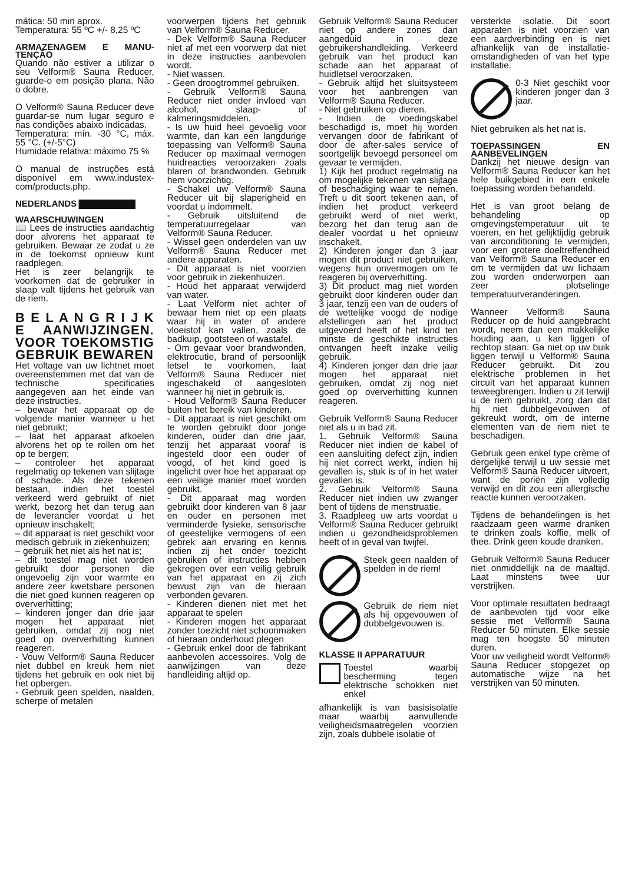mática: 50 min aprox.
Temperatura: 55 ºC +/- 8,25 ºC
ARMAZENAGEM E MANU-TENÇÃO
Quando não estiver a utilizar o seu Velform® Sauna Reducer, guarde-o em posição plana. Não o dobre.
O Velform® Sauna Reducer deve guardar-se num lugar seguro e nas condições abaixo indicadas.
Temperatura: mín. -30 °C, máx. 55 °C. (+/-5°C)
Humidade relativa: máximo 75 %
O manual de instruções está disponível em www.industex-com/products.php.
NEDERLANDS ▇▇▇▇▇▇▇▇
WAARSCHUWINGEN
📖 Lees de instructies aandachtig door alvorens het apparaat te gebruiken. Bewaar ze zodat u ze in de toekomst opnieuw kunt raadplegen.
Het is zeer belangrijk te voorkomen dat de gebruiker in slaap valt tijdens het gebruik van de riem.
B E L A N G R I J K E AANWIJZINGEN. VOOR TOEKOMSTIG GEBRUIK BEWAREN
Het voltage van uw lichtnet moet overeenstemmen met dat van de technische specificaties aangegeven aan het einde van deze instructies.
– bewaar het apparaat op de volgende manier wanneer u het niet gebruikt;
– laat het apparaat afkoelen alvorens het op te rollen om het op te bergen;
– controleer het apparaat regelmatig op tekenen van slijtage of schade. Als deze tekenen bestaan, indien het toestel verkeerd werd gebruikt of niet werkt, bezorg het dan terug aan de leverancier voordat u het opnieuw inschakelt;
– dit apparaat is niet geschikt voor medisch gebruik in ziekenhuizen;
– gebruik het niet als het nat is;
– dit toestel mag niet worden gebruikt door personen die ongevoelig zijn voor warmte en andere zeer kwetsbare personen die niet goed kunnen reageren op oververhitting;
– kinderen jonger dan drie jaar mogen het apparaat niet gebruiken, omdat zij nog niet goed op oververhitting kunnen reageren.
- Vouw Velform® Sauna Reducer niet dubbel en kreuk hem niet tijdens het gebruik en ook niet bij het opbergen.
- Gebruik geen spelden, naalden, scherpe of metalen
voorwerpen tijdens het gebruik van Velform® Sauna Reducer.
- Dek Velform® Sauna Reducer niet af met een voorwerp dat niet in deze instructies aanbevolen wordt.
- Niet wassen.
- Geen droogtrommel gebruiken.
- Gebruik Velform® Sauna Reducer niet onder invloed van alcohol, slaap- of kalmeringsmiddelen.
- Is uw huid heel gevoelig voor warmte, dan kan een langdurige toepassing van Velform® Sauna Reducer op maximaal vermogen huidreacties veroorzaken zoals blaren of brandwonden. Gebruik hem voorzichtig.
- Schakel uw Velform® Sauna Reducer uit bij slaperigheid en voordat u indommelt.
- Gebruik uitsluitend de temperatuurregelaar van Velform® Sauna Reducer.
- Wissel geen onderdelen van uw Velform® Sauna Reducer met andere apparaten.
- Dit apparaat is niet voorzien voor gebruik in ziekenhuizen.
- Houd het apparaat verwijderd van water.
- Laat Velform niet achter of bewaar hem niet op een plaats waar hij in water of andere vloeistof kan vallen, zoals de badkuip, gootsteen of wastafel.
- Om gevaar voor brandwonden, elektrocutie, brand of persoonlijk letsel te voorkomen, laat Velform® Sauna Reducer niet ingeschakeld of aangesloten wanneer hij niet in gebruik is.
- Houd Velform® Sauna Reducer buiten het bereik van kinderen.
- Dit apparaat is niet geschikt om te worden gebruikt door jonge kinderen, ouder dan drie jaar, tenzij het apparaat vooraf is ingesteld door een ouder of voogd, of het kind goed is ingelicht over hoe het apparaat op een veilige manier moet worden gebruikt.
- Dit apparaat mag worden gebruikt door kinderen van 8 jaar en ouder en personen met verminderde fysieke, sensorische of geestelijke vermogens of een gebrek aan ervaring en kennis indien zij het onder toezicht gebruiken of instructies hebben gekregen over een veilig gebruik van het apparaat en zij zich bewust zijn van de hieraan verbonden gevaren.
- Kinderen dienen niet met het apparaat te spelen
- Kinderen mogen het apparaat zonder toezicht niet schoonmaken of hieraan onderhoud plegen
- Gebruik enkel door de fabrikant aanbevolen accessoires. Volg de aanwijzingen van deze handleiding altijd op.
Gebruik Velform® Sauna Reducer niet op andere zones dan aangeduid in deze gebruikershandleiding. Verkeerd gebruik van het product kan schade aan het apparaat of huidletsel veroorzaken.
- Gebruik altijd het sluitsysteem voor het aanbrengen van Velform® Sauna Reducer.
- Niet gebruiken op dieren.
- Indien de voedingskabel beschadigd is, moet hij worden vervangen door de fabrikant of door de after-sales service of soortgelijk bevoegd personeel om gevaar te vermijden.
1) Kijk het product regelmatig na om mogelijke tekenen van slijtage of beschadiging waar te nemen. Treft u dit soort tekenen aan, of indien het product verkeerd gebruikt werd of niet werkt, bezorg het dan terug aan de dealer voordat u het opnieuw inschakelt.
2) Kinderen jonger dan 3 jaar mogen dit product niet gebruiken, wegens hun onvermogen om te reageren bij oververhitting.
3) Dit product mag niet worden gebruikt door kinderen ouder dan 3 jaar, tenzij een van de ouders of de wettelijke voogd de nodige afstellingen aan het product uitgevoerd heeft of het kind ten minste de geschikte instructies ontvangen heeft inzake veilig gebruik.
4) Kinderen jonger dan drie jaar mogen het apparaat niet gebruiken, omdat zij nog niet goed op oververhitting kunnen reageren.
Gebruik Velform® Sauna Reducer niet als u in bad zit.
1. Gebruik Velform® Sauna Reducer niet indien de kabel of een aansluiting defect zijn, indien hij niet correct werkt, indien hij gevallen is, stuk is of in het water gevallen is.
2. Gebruik Velform® Sauna Reducer niet indien uw zwanger bent of tijdens de menstruatie.
3. Raadpleeg uw arts voordat u Velform® Sauna Reducer gebruikt indien u gezondheidsproblemen heeft of in geval van twijfel.
Steek geen naalden of spelden in de riem!
Gebruik de riem niet als hij opgevouwen of dubbelgevouwen is.
KLASSE II APPARATUUR
Toestel waarbij bescherming tegen elektrische schokken niet enkel
afhankelijk is van basisisolatie maar waarbij aanvullende veiligheidsmaatregelen voorzien zijn, zoals dubbele isolatie of
versterkte isolatie. Dit soort apparaten is niet voorzien van een aardverbinding en is niet afhankelijk van de installatie-omstandigheden of van het type installatie.
0-3 Niet geschikt voor kinderen jonger dan 3 jaar.
Niet gebruiken als het nat is.
TOEPASSINGEN EN AANBEVELINGEN
Dankzij het nieuwe design van Velform® Sauna Reducer kan het hele buikgebied in een enkele toepassing worden behandeld.
Het is van groot belang de behandeling op omgevingstemperatuur uit te voeren, en het gelijktijdig gebruik van airconditioning te vermijden, voor een grotere doeltreffendheid van Velform® Sauna Reducer en om te vermijden dat uw lichaam zou worden onderworpen aan zeer plotselinge temperatuurveranderingen.
Wanneer Velform® Sauna Reducer op de huid aangebracht wordt, neem dan een makkelijke houding aan, u kan liggen of rechtop staan. Ga niet op uw buik liggen terwijl u Velform® Sauna Reducer gebruikt. Dit zou elektrische problemen in het circuit van het apparaat kunnen teweegbrengen. Indien u zit terwijl u de riem gebruikt, zorg dan dat hij niet dubbelgevouwen of gekreukt wordt, om de interne elementen van de riem niet te beschadigen.
Gebruik geen enkel type crème of dergelijke terwijl u uw sessie met Velform® Sauna Reducer uitvoert, want de poriën zijn volledig verwijd en dit zou een allergische reactie kunnen veroorzaken.
Tijdens de behandelingen is het raadzaam geen warme dranken te drinken zoals koffie, melk of thee. Drink geen koude dranken.
Gebruik Velform® Sauna Reducer niet onmiddellijk na de maaltijd. Laat minstens twee uur verstrijken.
Voor optimale resultaten bedraagt de aanbevolen tijd voor elke sessie met Velform® Sauna Reducer 50 minuten. Elke sessie mag ten hoogste 50 minuten duren.
Voor uw veiligheid wordt Velform® Sauna Reducer stopgezet op automatische wijze na het verstrijken van 50 minuten.